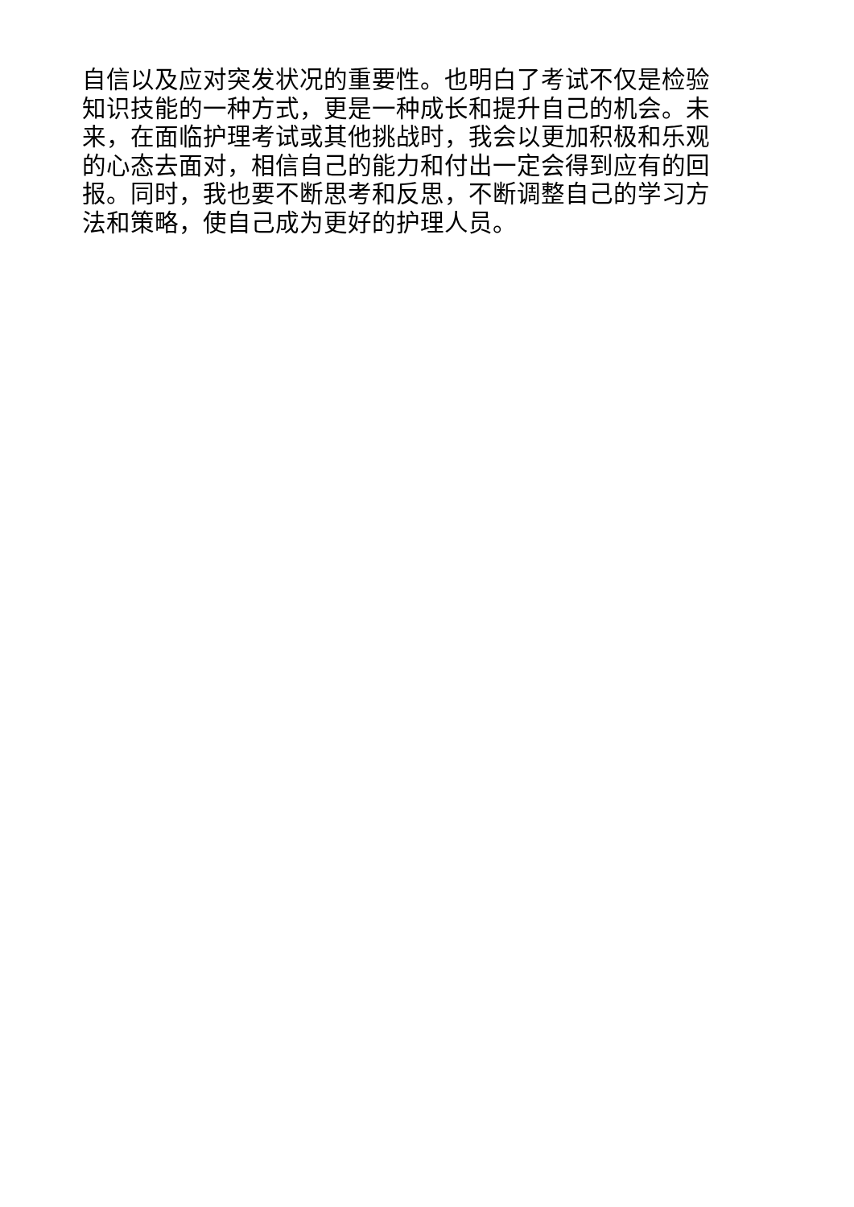自信以及应对突发状况的重要性。也明白了考试不仅是检验
知识技能的一种方式，更是一种成长和提升自己的机会。未
来，在面临护理考试或其他挑战时，我会以更加积极和乐观
的心态去面对，相信自己的能力和付出一定会得到应有的回
报。同时，我也要不断思考和反思，不断调整自己的学习方
法和策略，使自己成为更好的护理人员。